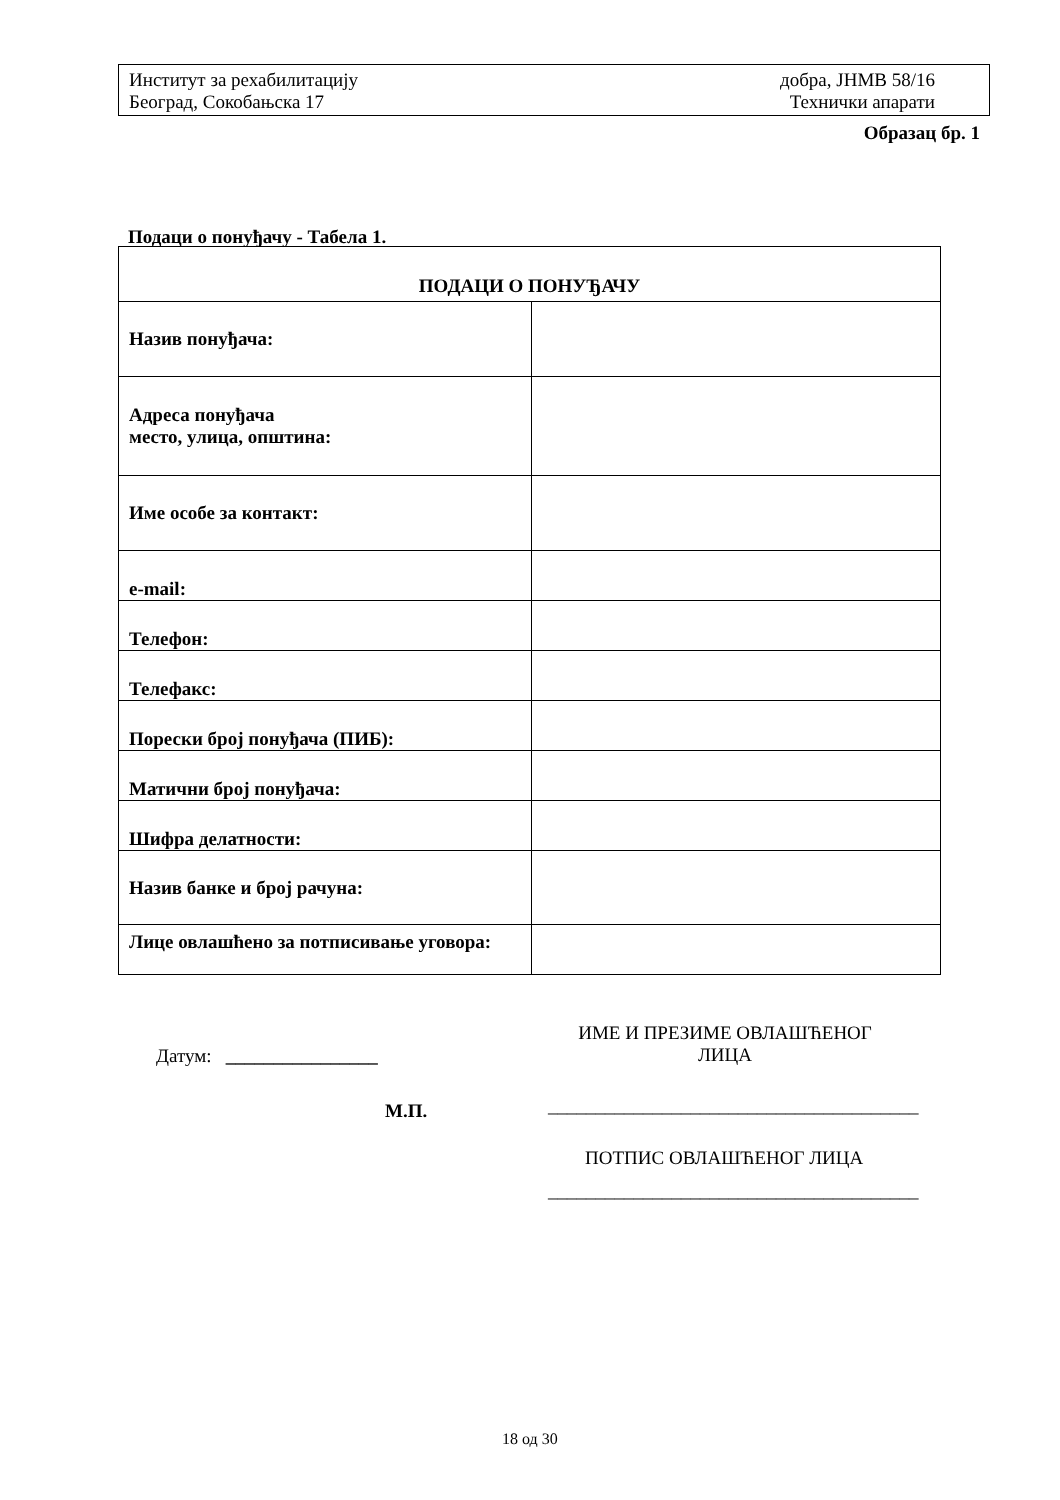Институт за рехабилитацију
Београд, Сокобањска 17
добра, ЈНМВ 58/16
Технички апарати
Образац бр. 1
Подаци о понуђачу - Табела 1.
| ПОДАЦИ О ПОНУЂАЧУ | |
| --- | --- |
| Назив понуђача: | |
| Адреса понуђача место, улица, општина: | |
| Име особе за контакт: | |
| e-mail: | |
| Телефон: | |
| Телефакс: | |
| Порески број понуђача (ПИБ): | |
| Матични број понуђача: | |
| Шифра делатности: | |
| Назив банке и број рачуна: | |
| Лице овлашћено за потписивање уговора: | |
Датум: ________________
ИМЕ И ПРЕЗИМЕ ОВЛАШЋЕНОГ
ЛИЦА
М.П.
_______________________________________
ПОТПИС ОВЛАШЋЕНОГ ЛИЦА
_______________________________________
18 од 30